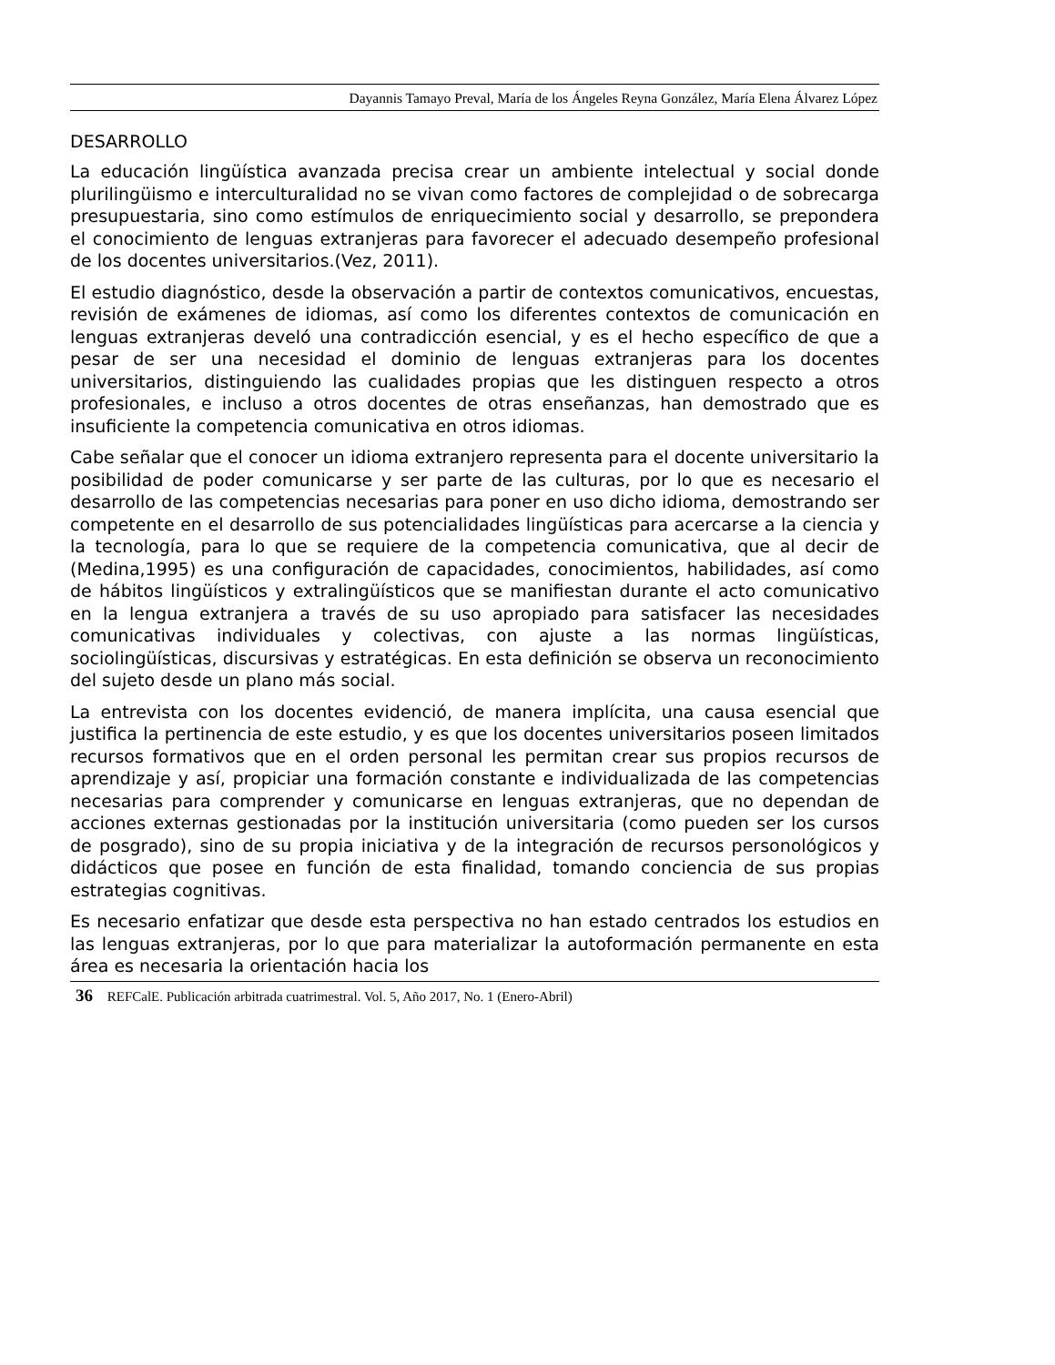Dayannis Tamayo Preval, María de los Ángeles Reyna González, María Elena Álvarez López
DESARROLLO
La educación lingüística avanzada precisa crear un ambiente intelectual y social donde plurilingüismo e interculturalidad no se vivan como factores de complejidad o de sobrecarga presupuestaria, sino como estímulos de enriquecimiento social y desarrollo, se prepondera el conocimiento de lenguas extranjeras para favorecer el adecuado desempeño profesional de los docentes universitarios.(Vez, 2011).
El estudio diagnóstico, desde la observación a partir de contextos comunicativos, encuestas, revisión de exámenes de idiomas, así como los diferentes contextos de comunicación en lenguas extranjeras develó una contradicción esencial, y es el hecho específico de que a pesar de ser una necesidad el dominio de lenguas extranjeras para los docentes universitarios, distinguiendo las cualidades propias que les distinguen respecto a otros profesionales, e incluso a otros docentes de otras enseñanzas, han demostrado que es insuficiente la competencia comunicativa en otros idiomas.
Cabe señalar que el conocer un idioma extranjero representa para el docente universitario la posibilidad de poder comunicarse y ser parte de las culturas, por lo que es necesario el desarrollo de las competencias necesarias para poner en uso dicho idioma, demostrando ser competente en el desarrollo de sus potencialidades lingüísticas para acercarse a la ciencia y la tecnología, para lo que se requiere de la competencia comunicativa, que al decir de (Medina,1995) es una configuración de capacidades, conocimientos, habilidades, así como de hábitos lingüísticos y extralingüísticos que se manifiestan durante el acto comunicativo en la lengua extranjera a través de su uso apropiado para satisfacer las necesidades comunicativas individuales y colectivas, con ajuste a las normas lingüísticas, sociolingüísticas, discursivas y estratégicas. En esta definición se observa un reconocimiento del sujeto desde un plano más social.
La entrevista con los docentes evidenció, de manera implícita, una causa esencial que justifica la pertinencia de este estudio, y es que los docentes universitarios poseen limitados recursos formativos que en el orden personal les permitan crear sus propios recursos de aprendizaje y así, propiciar una formación constante e individualizada de las competencias necesarias para comprender y comunicarse en lenguas extranjeras, que no dependan de acciones externas gestionadas por la institución universitaria (como pueden ser los cursos de posgrado), sino de su propia iniciativa y de la integración de recursos personológicos y didácticos que posee en función de esta finalidad, tomando conciencia de sus propias estrategias cognitivas.
Es necesario enfatizar que desde esta perspectiva no han estado centrados los estudios en las lenguas extranjeras, por lo que para materializar la autoformación permanente en esta área es necesaria la orientación hacia los
36 REFCalE. Publicación arbitrada cuatrimestral. Vol. 5, Año 2017, No. 1 (Enero-Abril)